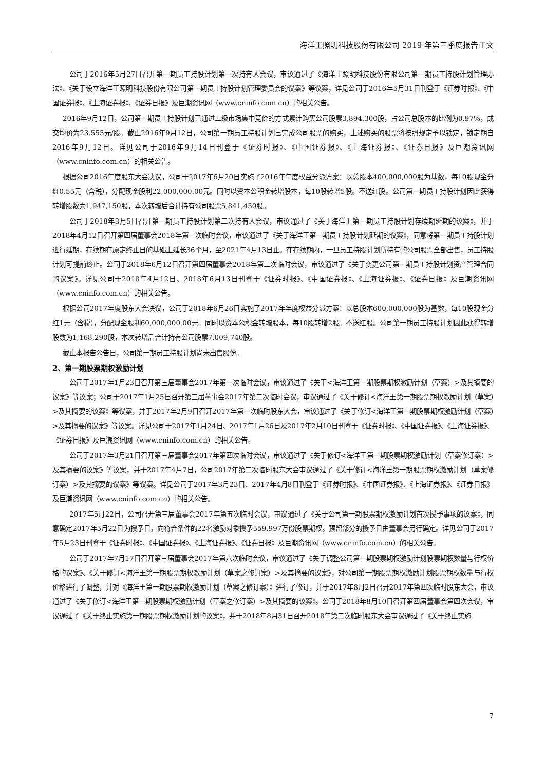海洋王照明科技股份有限公司 2019 年第三季度报告正文
公司于2016年5月27日召开第一期员工持股计划第一次持有人会议，审议通过了《海洋王照明科技股份有限公司第一期员工持股计划管理办法》、《关于设立海洋王照明科技股份有限公司第一期员工持股计划管理委员会的议案》等议案，详见公司于2016年5月31日刊登于《证券时报》、《中国证券报》、《上海证券报》、《证券日报》及巨潮资讯网（www.cninfo.com.cn）的相关公告。
2016年9月12日，公司第一期员工持股计划已通过二级市场集中竞价的方式累计购买公司股票3,894,300股，占公司总股本的比例为0.97%，成交均价为23.555元/股。截止2016年9月12日，公司第一期员工持股计划已完成公司股票的购买，上述购买的股票将按照规定予以锁定，锁定期自2016年9月12日。详见公司于2016年9月14日刊登于《证券时报》、《中国证券报》、《上海证券报》、《证券日报》及巨潮资讯网（www.cninfo.com.cn）的相关公告。
根据公司2016年度股东大会决议，公司于2017年6月20日实施了2016年年度权益分派方案：以总股本400,000,000股为基数，每10股现金分红0.55元（含税），分配现金股利22,000,000.00元。同时以资本公积金转增股本，每10股转增5股。不送红股。公司第一期员工持股计划因此获得转增股数为1,947,150股，本次转增后合计持有公司股票5,841,450股。
公司于2018年3月5日召开第一期员工持股计划第二次持有人会议，审议通过了《关于海洋王第一期员工持股计划存续期延期的议案》，并于2018年4月12日召开第四届董事会2018年第一次临时会议，审议通过了《关于海洋王第一期员工持股计划延期的议案》，同意将第一期员工持股计划进行延期，存续期在原定终止日的基础上延长36个月，至2021年4月13日止。在存续期内，一旦员工持股计划所持有的公司股票全部出售，员工持股计划可提前终止。公司于2018年6月12日召开第四届董事会2018年第二次临时会议，审议通过了《关于变更公司第一期员工持股计划资产管理合同的议案》。详见公司于2018年4月12日、2018年6月13日刊登于《证券时报》、《中国证券报》、《上海证券报》、《证券日报》及巨潮资讯网（www.cninfo.com.cn）的相关公告。
根据公司2017年度股东大会决议，公司于2018年6月26日实施了2017年年度权益分派方案：以总股本600,000,000股为基数，每10股现金分红1元（含税），分配现金股利60,000,000.00元。同时以资本公积金转增股本，每10股转增2股。不送红股。公司第一期员工持股计划因此获得转增股数为1,168,290股，本次转增后合计持有公司股票7,009,740股。
截止本报告公告日，公司第一期员工持股计划尚未出售股份。
2、第一期股票期权激励计划
公司于2017年1月23日召开第三届董事会2017年第一次临时会议，审议通过了《关于<海洋王第一期股票期权激励计划（草案）>及其摘要的议案》等议案；公司于2017年1月25日召开第三届董事会2017年第二次临时会议，审议通过了《关于修订<海洋王第一期股票期权激励计划（草案）>及其摘要的议案》等议案，并于2017年2月9日召开2017年第一次临时股东大会，审议通过了《关于修订<海洋王第一期股票期权激励计划（草案）>及其摘要的议案》等议案。详见公司于2017年1月24日、2017年1月26日及2017年2月10日刊登于《证券时报》、《中国证券报》、《上海证券报》、《证券日报》及巨潮资讯网（www.cninfo.com.cn）的相关公告。
公司于2017年3月21日召开第三届董事会2017年第四次临时会议，审议通过了《关于修订<海洋王第一期股票期权激励计划（草案修订案）>及其摘要的议案》等议案，并于2017年4月7日，公司2017年第二次临时股东大会审议通过了《关于修订<海洋王第一期股票期权激励计划（草案修订案）>及其摘要的议案》等议案。详见公司于2017年3月23日、2017年4月8日刊登于《证券时报》、《中国证券报》、《上海证券报》、《证券日报》及巨潮资讯网（www.cninfo.com.cn）的相关公告。
2017年5月22日，公司召开第三届董事会2017年第五次临时会议，审议通过了《关于公司第一期股票期权激励计划首次授予事项的议案》，同意确定2017年5月22日为授予日，向符合条件的22名激励对象授予559.997万份股票期权。预留部分的授予日由董事会另行确定。详见公司于2017年5月23日刊登于《证券时报》、《中国证券报》、《上海证券报》、《证券日报》及巨潮资讯网（www.cninfo.com.cn）的相关公告。
公司于2017年7月17日召开第三届董事会2017年第六次临时会议，审议通过了《关于调整公司第一期股票期权激励计划股票期权数量与行权价格的议案》、《关于修订<海洋王第一期股票期权激励计划（草案之修订案）>及其摘要的议案》，对公司第一期股票期权激励计划股票期权数量与行权价格进行了调整，并对《海洋王第一期股票期权激励计划（草案之修订案）》进行了修订，并于2017年8月2日召开2017年第四次临时股东大会，审议通过了《关于修订<海洋王第一期股票期权激励计划（草案之修订案）>及其摘要的议案》。公司于2018年8月10日召开第四届董事会第四次会议，审议通过了《关于终止实施第一期股票期权激励计划的议案》，并于2018年8月31日召开2018年第二次临时股东大会审议通过了《关于终止实施
7